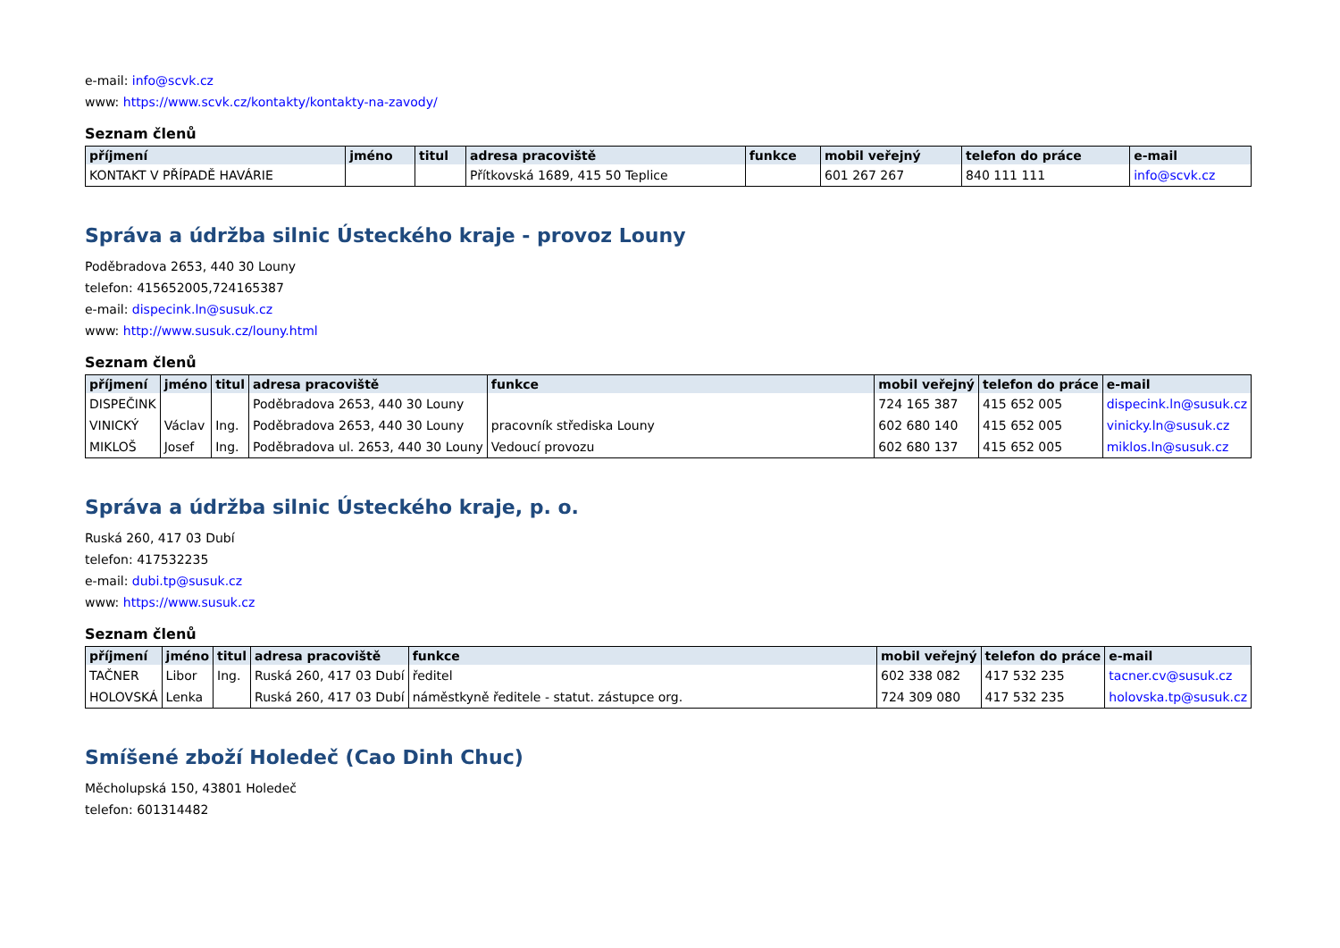e-mail: info@scvk.cz
www: https://www.scvk.cz/kontakty/kontakty-na-zavody/
Seznam členů
| příjmení | jméno | titul | adresa pracoviště | funkce | mobil veřejný | telefon do práce | e-mail |
| --- | --- | --- | --- | --- | --- | --- | --- |
| KONTAKT V PŘÍPADĚ HAVÁRIE | | | Přítkovská 1689, 415 50 Teplice | | 601 267 267 | 840 111 111 | info@scvk.cz |
Správa a údržba silnic Ústeckého kraje - provoz Louny
Poděbradova 2653, 440 30 Louny
telefon: 415652005,724165387
e-mail: dispecink.ln@susuk.cz
www: http://www.susuk.cz/louny.html
Seznam členů
| příjmení | jméno | titul | adresa pracoviště | funkce | mobil veřejný | telefon do práce | e-mail |
| --- | --- | --- | --- | --- | --- | --- | --- |
| DISPEČINK | | | Poděbradova 2653, 440 30 Louny | | 724 165 387 | 415 652 005 | dispecink.ln@susuk.cz |
| VINICKÝ | Václav | Ing. | Poděbradova 2653, 440 30 Louny | pracovník střediska Louny | 602 680 140 | 415 652 005 | vinicky.ln@susuk.cz |
| MIKLOŠ | Josef | Ing. | Poděbradova ul. 2653, 440 30 Louny | Vedoucí provozu | 602 680 137 | 415 652 005 | miklos.ln@susuk.cz |
Správa a údržba silnic Ústeckého kraje, p. o.
Ruská 260, 417 03 Dubí
telefon: 417532235
e-mail: dubi.tp@susuk.cz
www: https://www.susuk.cz
Seznam členů
| příjmení | jméno | titul | adresa pracoviště | funkce | mobil veřejný | telefon do práce | e-mail |
| --- | --- | --- | --- | --- | --- | --- | --- |
| TAČNER | Libor | Ing. | Ruská 260, 417 03 Dubí | ředitel | 602 338 082 | 417 532 235 | tacner.cv@susuk.cz |
| HOLOVSKÁ | Lenka | | Ruská 260, 417 03 Dubí | náměstkyně ředitele - statut. zástupce org. | 724 309 080 | 417 532 235 | holovska.tp@susuk.cz |
Smíšené zboží Holedeč (Cao Dinh Chuc)
Měcholupská 150, 43801 Holedeč
telefon: 601314482